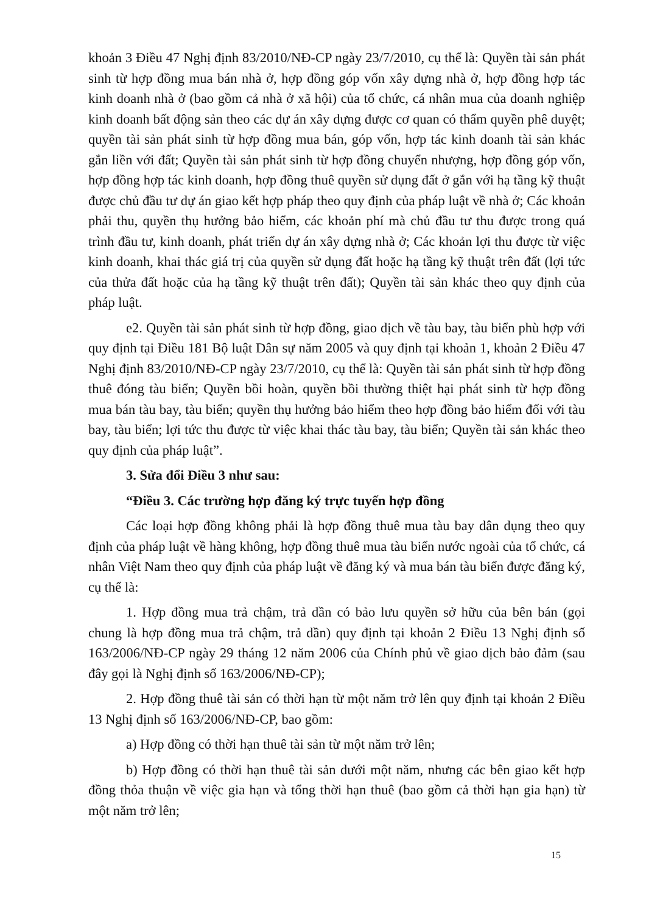khoản 3 Điều 47 Nghị định 83/2010/NĐ-CP ngày 23/7/2010, cụ thể là: Quyền tài sản phát sinh từ hợp đồng mua bán nhà ở, hợp đồng góp vốn xây dựng nhà ở, hợp đồng hợp tác kinh doanh nhà ở (bao gồm cả nhà ở xã hội) của tổ chức, cá nhân mua của doanh nghiệp kinh doanh bất động sản theo các dự án xây dựng được cơ quan có thẩm quyền phê duyệt; quyền tài sản phát sinh từ hợp đồng mua bán, góp vốn, hợp tác kinh doanh tài sản khác gắn liền với đất; Quyền tài sản phát sinh từ hợp đồng chuyển nhượng, hợp đồng góp vốn, hợp đồng hợp tác kinh doanh, hợp đồng thuê quyền sử dụng đất ở gắn với hạ tầng kỹ thuật được chủ đầu tư dự án giao kết hợp pháp theo quy định của pháp luật về nhà ở; Các khoản phải thu, quyền thụ hưởng bảo hiểm, các khoản phí mà chủ đầu tư thu được trong quá trình đầu tư, kinh doanh, phát triển dự án xây dựng nhà ở; Các khoản lợi thu được từ việc kinh doanh, khai thác giá trị của quyền sử dụng đất hoặc hạ tầng kỹ thuật trên đất (lợi tức của thửa đất hoặc của hạ tầng kỹ thuật trên đất); Quyền tài sản khác theo quy định của pháp luật.
e2. Quyền tài sản phát sinh từ hợp đồng, giao dịch về tàu bay, tàu biển phù hợp với quy định tại Điều 181 Bộ luật Dân sự năm 2005 và quy định tại khoản 1, khoản 2 Điều 47 Nghị định 83/2010/NĐ-CP ngày 23/7/2010, cụ thể là: Quyền tài sản phát sinh từ hợp đồng thuê đóng tàu biển; Quyền bồi hoàn, quyền bồi thường thiệt hại phát sinh từ hợp đồng mua bán tàu bay, tàu biển; quyền thụ hưởng bảo hiểm theo hợp đồng bảo hiểm đối với tàu bay, tàu biển; lợi tức thu được từ việc khai thác tàu bay, tàu biển; Quyền tài sản khác theo quy định của pháp luật”.
3. Sửa đổi Điều 3 như sau:
“Điều 3. Các trường hợp đăng ký trực tuyến hợp đồng
Các loại hợp đồng không phải là hợp đồng thuê mua tàu bay dân dụng theo quy định của pháp luật về hàng không, hợp đồng thuê mua tàu biển nước ngoài của tổ chức, cá nhân Việt Nam theo quy định của pháp luật về đăng ký và mua bán tàu biển được đăng ký, cụ thể là:
1. Hợp đồng mua trả chậm, trả dần có bảo lưu quyền sở hữu của bên bán (gọi chung là hợp đồng mua trả chậm, trả dần) quy định tại khoản 2 Điều 13 Nghị định số 163/2006/NĐ-CP ngày 29 tháng 12 năm 2006 của Chính phủ về giao dịch bảo đảm (sau đây gọi là Nghị định số 163/2006/NĐ-CP);
2. Hợp đồng thuê tài sản có thời hạn từ một năm trở lên quy định tại khoản 2 Điều 13 Nghị định số 163/2006/NĐ-CP, bao gồm:
a) Hợp đồng có thời hạn thuê tài sản từ một năm trở lên;
b) Hợp đồng có thời hạn thuê tài sản dưới một năm, nhưng các bên giao kết hợp đồng thỏa thuận về việc gia hạn và tổng thời hạn thuê (bao gồm cả thời hạn gia hạn) từ một năm trở lên;
15